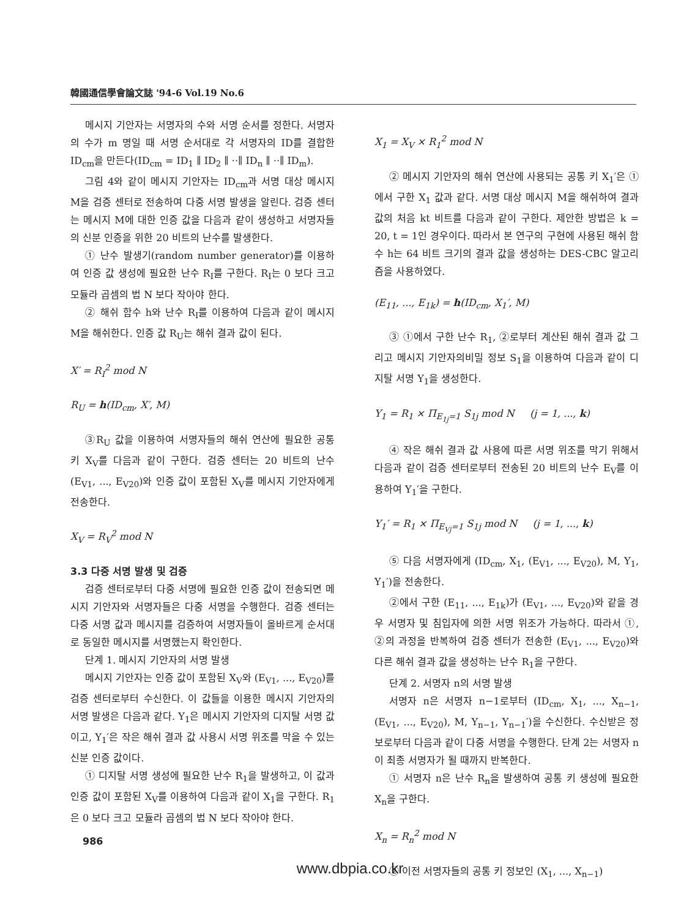韓國通信學會論文誌 '94-6 Vol.19 No.6
메시지 기안자는 서명자의 수와 서명 순서를 정한다. 서명자의 수가 m 명일 때 서명 순서대로 각 서명자의 ID를 결합한 ID<sub>cm</sub>을 만든다(ID<sub>cm</sub> = ID<sub>1</sub> ∥ ID<sub>2</sub> ∥ ··∥ ID<sub>n</sub> ∥ ··∥ ID<sub>m</sub>).
그림 4와 같이 메시지 기안자는 ID<sub>cm</sub>과 서명 대상 메시지 M을 검증 센터로 전송하여 다중 서명 발생을 알린다. 검증 센터는 메시지 M에 대한 인증 값을 다음과 같이 생성하고 서명자들의 신분 인증을 위한 20 비트의 난수를 발생한다.
① 난수 발생기(random number generator)를 이용하여 인증 값 생성에 필요한 난수 R<sub>I</sub>를 구한다. R<sub>I</sub>는 0 보다 크고 모듈라 곱셈의 법 N 보다 작아야 한다.
② 해쉬 함수 h와 난수 R<sub>I</sub>를 이용하여 다음과 같이 메시지 M을 해쉬한다. 인증 값 R<sub>U</sub>는 해쉬 결과 값이 된다.
X′ = R<sub>I</sub><sup>2</sup> mod N
R<sub>U</sub> = h(ID<sub>cm</sub>, X′, M)
③R<sub>U</sub> 값을 이용하여 서명자들의 해쉬 연산에 필요한 공통 키 X<sub>V</sub>를 다음과 같이 구한다. 검증 센터는 20 비트의 난수 (E<sub>V1</sub>, ..., E<sub>V20</sub>)와 인증 값이 포함된 X<sub>V</sub>를 메시지 기안자에게 전송한다.
X<sub>V</sub> = R<sub>V</sub><sup>2</sup> mod N
3.3 다중 서명 발생 및 검증
검증 센터로부터 다중 서명에 필요한 인증 값이 전송되면 메시지 기안자와 서명자들은 다중 서명을 수행한다. 검증 센터는 다중 서명 값과 메시지를 검증하여 서명자들이 올바르게 순서대로 동일한 메시지를 서명했는지 확인한다.
단계 1. 메시지 기안자의 서명 발생
메시지 기안자는 인증 값이 포함된 X<sub>V</sub>와 (E<sub>V1</sub>, ..., E<sub>V20</sub>)를 검증 센터로부터 수신한다. 이 값들을 이용한 메시지 기안자의 서명 발생은 다음과 같다. Y<sub>1</sub>은 메시지 기안자의 디지탈 서명 값이고, Y<sub>1</sub>′은 작은 해쉬 결과 값 사용시 서명 위조를 막을 수 있는 신분 인증 값이다.
① 디지탈 서명 생성에 필요한 난수 R<sub>1</sub>을 발생하고, 이 값과 인증 값이 포함된 X<sub>V</sub>를 이용하여 다음과 같이 X<sub>1</sub>을 구한다. R<sub>1</sub>은 0 보다 크고 모듈라 곱셈의 법 N 보다 작아야 한다.
X<sub>1</sub> = X<sub>V</sub> × R<sub>1</sub><sup>2</sup> mod N
② 메시지 기안자의 해쉬 연산에 사용되는 공통 키 X<sub>1</sub>′은 ①에서 구한 X<sub>1</sub> 값과 같다. 서명 대상 메시지 M을 해쉬하여 결과 값의 처음 kt 비트를 다음과 같이 구한다. 제안한 방법은 k = 20, t = 1인 경우이다. 따라서 본 연구의 구현에 사용된 해쉬 함수 h는 64 비트 크기의 결과 값을 생성하는 DES-CBC 알고리즘을 사용하였다.
(E<sub>11</sub>, ..., E<sub>1k</sub>) = h(ID<sub>cm</sub>, X<sub>1</sub>′, M)
③ ①에서 구한 난수 R<sub>1</sub>, ②로부터 계산된 해쉬 결과 값 그리고 메시지 기안자의비밀 정보 S<sub>1</sub>을 이용하여 다음과 같이 디지탈 서명 Y<sub>1</sub>을 생성한다.
Y<sub>1</sub> = R<sub>1</sub> × Π<sub>E<sub>1j</sub>=1</sub> S<sub>1j</sub> mod N (j = 1, ..., k)
④ 작은 해쉬 결과 값 사용에 따른 서명 위조를 막기 위해서 다음과 같이 검증 센터로부터 전송된 20 비트의 난수 E<sub>V</sub>를 이용하여 Y<sub>1</sub>′을 구한다.
Y<sub>1</sub>′ = R<sub>1</sub> × Π<sub>E<sub>Vj</sub>=1</sub> S<sub>1j</sub> mod N (j = 1, ..., k)
⑤ 다음 서명자에게 (ID<sub>cm</sub>, X<sub>1</sub>, (E<sub>V1</sub>, ..., E<sub>V20</sub>), M, Y<sub>1</sub>, Y<sub>1</sub>′)을 전송한다.
②에서 구한 (E<sub>11</sub>, ..., E<sub>1k</sub>)가 (E<sub>V1</sub>, ..., E<sub>V20</sub>)와 같을 경우 서명자 및 침입자에 의한 서명 위조가 가능하다. 따라서 ①, ②의 과정을 반복하여 검증 센터가 전송한 (E<sub>V1</sub>, ..., E<sub>V20</sub>)와 다른 해쉬 결과 값을 생성하는 난수 R<sub>1</sub>을 구한다.
단계 2. 서명자 n의 서명 발생
서명자 n은 서명자 n−1로부터 (ID<sub>cm</sub>, X<sub>1</sub>, ..., X<sub>n−1</sub>, (E<sub>V1</sub>, ..., E<sub>V20</sub>), M, Y<sub>n−1</sub>, Y<sub>n−1</sub>′)을 수신한다. 수신받은 정보로부터 다음과 같이 다중 서명을 수행한다. 단계 2는 서명자 n이 최종 서명자가 될 때까지 반복한다.
① 서명자 n은 난수 R<sub>n</sub>을 발생하여 공통 키 생성에 필요한 X<sub>n</sub>을 구한다.
X<sub>n</sub> = R<sub>n</sub><sup>2</sup> mod N
② 이전 서명자들의 공통 키 정보인 (X<sub>1</sub>, ..., X<sub>n−1</sub>)
986
www.dbpia.co.kr